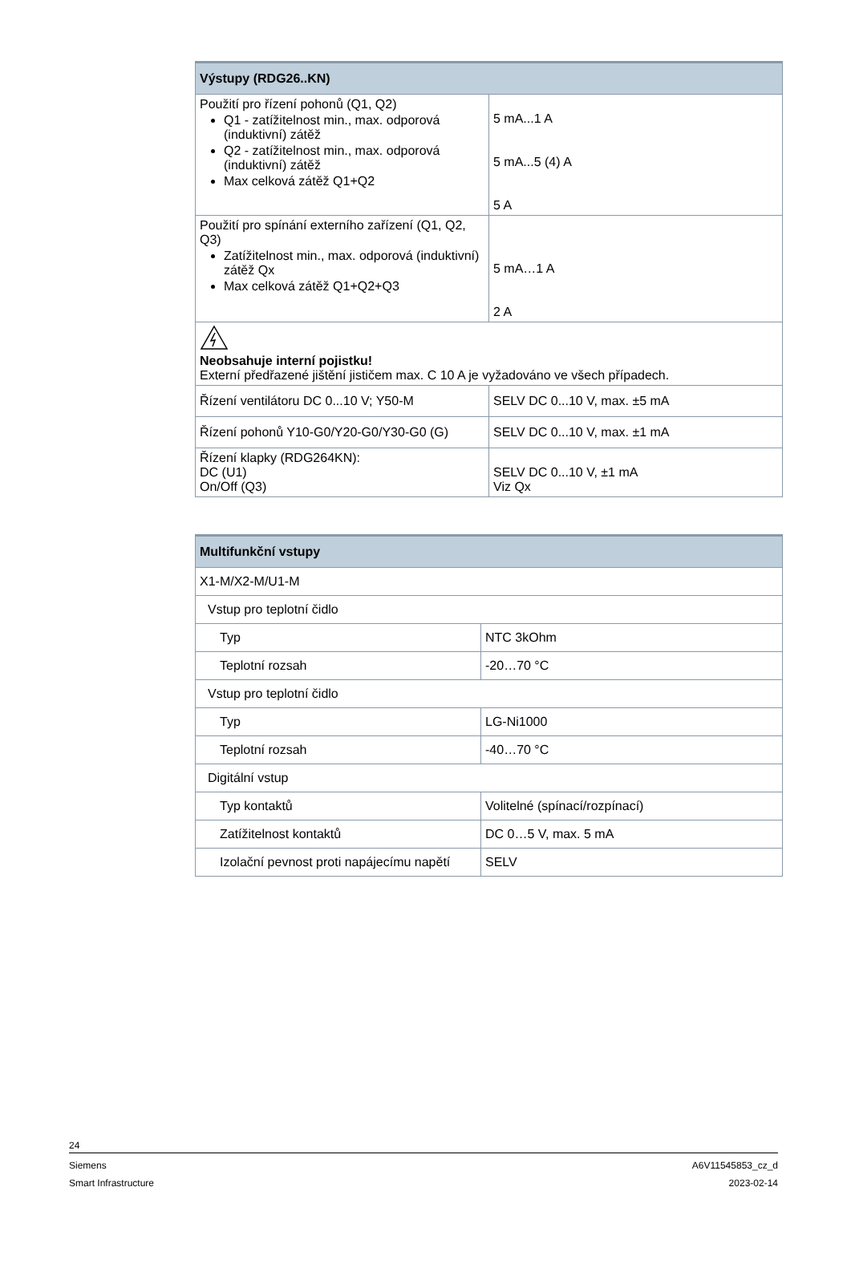| Výstupy (RDG26..KN) | |
| --- | --- |
| Použití pro řízení pohonů (Q1, Q2) Q1 - zatížitelnost min., max. odporová (induktivní) zátěž Q2 - zatížitelnost min., max. odporová (induktivní) zátěž Max celková zátěž Q1+Q2 | 5 mA...1 A 5 mA...5 (4) A 5 A |
| Použití pro spínání externího zařízení (Q1, Q2, Q3) Zatížitelnost min., max. odporová (induktivní) zátěž Qx Max celková zátěž Q1+Q2+Q3 | 5 mA…1 A 2 A |
| Neobsahuje interní pojistku! Externí předřazené jištění jističem max. C 10 A je vyžadováno ve všech případech. | |
| Řízení ventilátoru DC 0...10 V; Y50-M | SELV DC 0...10 V, max. ±5 mA |
| Řízení pohonů Y10-G0/Y20-G0/Y30-G0 (G) | SELV DC 0...10 V, max. ±1 mA |
| Řízení klapky (RDG264KN): DC (U1) On/Off (Q3) | SELV DC 0...10 V, ±1 mA Viz Qx |
| Multifunkční vstupy | |
| --- | --- |
| X1-M/X2-M/U1-M | |
| Vstup pro teplotní čidlo | |
| Typ | NTC 3kOhm |
| Teplotní rozsah | -20…70 °C |
| Vstup pro teplotní čidlo | |
| Typ | LG-Ni1000 |
| Teplotní rozsah | -40…70 °C |
| Digitální vstup | |
| Typ kontaktů | Volitelné (spínací/rozpínací) |
| Zatížitelnost kontaktů | DC 0…5 V, max. 5 mA |
| Izolační pevnost proti napájecímu napětí | SELV |
24
Siemens A6V11545853_cz_d
Smart Infrastructure 2023-02-14